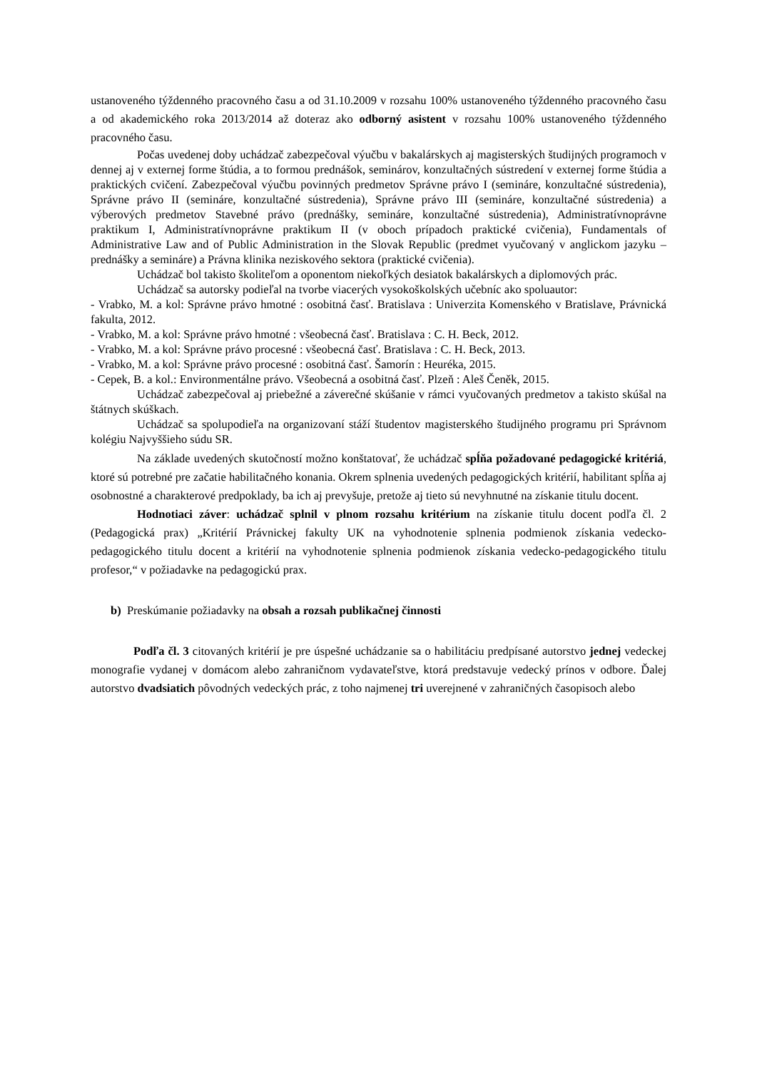ustanoveného týždenného pracovného času a od 31.10.2009 v rozsahu 100% ustanoveného týždenného pracovného času a od akademického roka 2013/2014 až doteraz ako odborný asistent v rozsahu 100% ustanoveného týždenného pracovného času.
Počas uvedenej doby uchádzač zabezpečoval výučbu v bakalárskych aj magisterských študijných programoch v dennej aj v externej forme štúdia, a to formou prednášok, seminárov, konzultačných sústredení v externej forme štúdia a praktických cvičení. Zabezpečoval výučbu povinných predmetov Správne právo I (semináre, konzultačné sústredenia), Správne právo II (semináre, konzultačné sústredenia), Správne právo III (semináre, konzultačné sústredenia) a výberových predmetov Stavebné právo (prednášky, semináre, konzultačné sústredenia), Administratívnoprávne praktikum I, Administratívnoprávne praktikum II (v oboch prípadoch praktické cvičenia), Fundamentals of Administrative Law and of Public Administration in the Slovak Republic (predmet vyučovaný v anglickom jazyku – prednášky a semináre) a Právna klinika neziskového sektora (praktické cvičenia).
Uchádzač bol takisto školiteľom a oponentom niekoľkých desiatok bakalárskych a diplomových prác.
Uchádzač sa autorsky podieľal na tvorbe viacerých vysokoškolských učebníc ako spoluautor:
- Vrabko, M. a kol: Správne právo hmotné : osobitná časť. Bratislava : Univerzita Komenského v Bratislave, Právnická fakulta, 2012.
- Vrabko, M. a kol: Správne právo hmotné : všeobecná časť. Bratislava : C. H. Beck, 2012.
- Vrabko, M. a kol: Správne právo procesné : všeobecná časť. Bratislava : C. H. Beck, 2013.
- Vrabko, M. a kol: Správne právo procesné : osobitná časť. Šamorín : Heuréka, 2015.
- Cepek, B. a kol.: Environmentálne právo. Všeobecná a osobitná časť. Plzeň : Aleš Čeněk, 2015.
Uchádzač zabezpečoval aj priebežné a záverečné skúšanie v rámci vyučovaných predmetov a takisto skúšal na štátnych skúškach.
Uchádzač sa spolupodieľa na organizovaní stáží študentov magisterského študijného programu pri Správnom kolégiu Najvyššieho súdu SR.
Na základe uvedených skutočností možno konštatovať, že uchádzač spĺňa požadované pedagogické kritériá, ktoré sú potrebné pre začatie habilitačného konania. Okrem splnenia uvedených pedagogických kritérií, habilitant spĺňa aj osobnostné a charakterové predpoklady, ba ich aj prevyšuje, pretože aj tieto sú nevyhnutné na získanie titulu docent.
Hodnotiaci záver: uchádzač splnil v plnom rozsahu kritérium na získanie titulu docent podľa čl. 2 (Pedagogická prax) „Kritérií Právnickej fakulty UK na vyhodnotenie splnenia podmienok získania vedecko-pedagogického titulu docent a kritérií na vyhodnotenie splnenia podmienok získania vedecko-pedagogického titulu profesor,“ v požiadavke na pedagogickú prax.
b) Preskúmanie požiadavky na obsah a rozsah publikačnej činnosti
Podľa čl. 3 citovaných kritérií je pre úspešné uchádzanie sa o habilitáciu predpísané autorstvo jednej vedeckej monografie vydanej v domácom alebo zahraničnom vydavateľstve, ktorá predstavuje vedecký prínos v odbore. Ďalej autorstvo dvadsiatich pôvodných vedeckých prác, z toho najmenej tri uverejnené v zahraničných časopisoch alebo